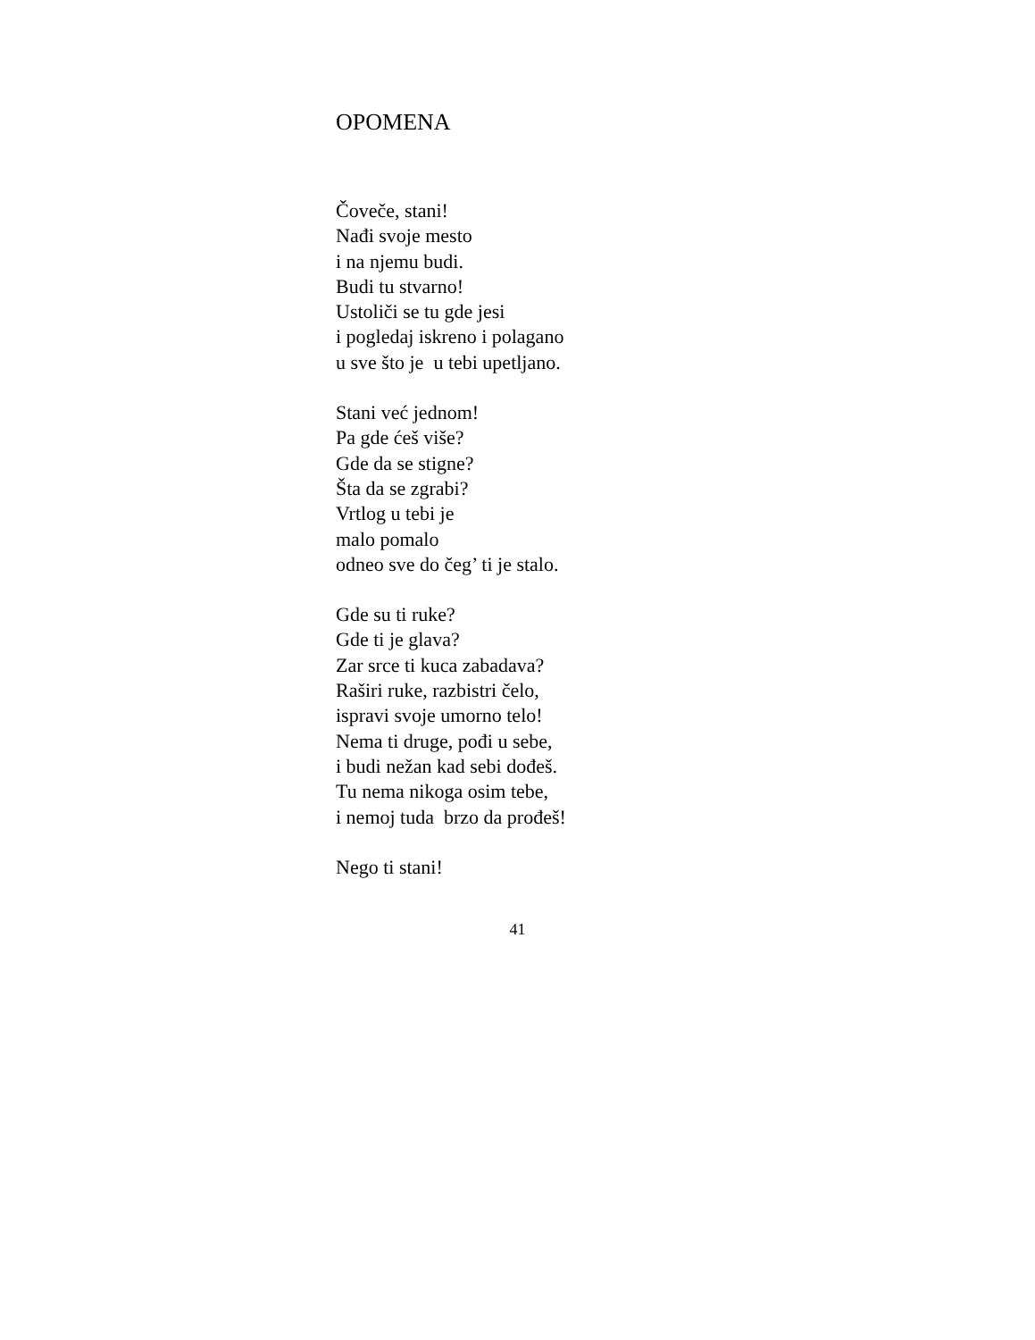OPOMENA
Čoveče, stani!
Nađi svoje mesto
i na njemu budi.
Budi tu stvarno!
Ustoliči se tu gde jesi
i pogledaj iskreno i polagano
u sve što je u tebi upetljano.
Stani već jednom!
Pa gde ćeš više?
Gde da se stigne?
Šta da se zgrabi?
Vrtlog u tebi je
malo pomalo
odneo sve do čeg’ ti je stalo.
Gde su ti ruke?
Gde ti je glava?
Zar srce ti kuca zabadava?
Raširi ruke, razbistri čelo,
ispravi svoje umorno telo!
Nema ti druge, pođi u sebe,
i budi nežan kad sebi dođeš.
Tu nema nikoga osim tebe,
i nemoj tuda brzo da prođeš!
Nego ti stani!
41